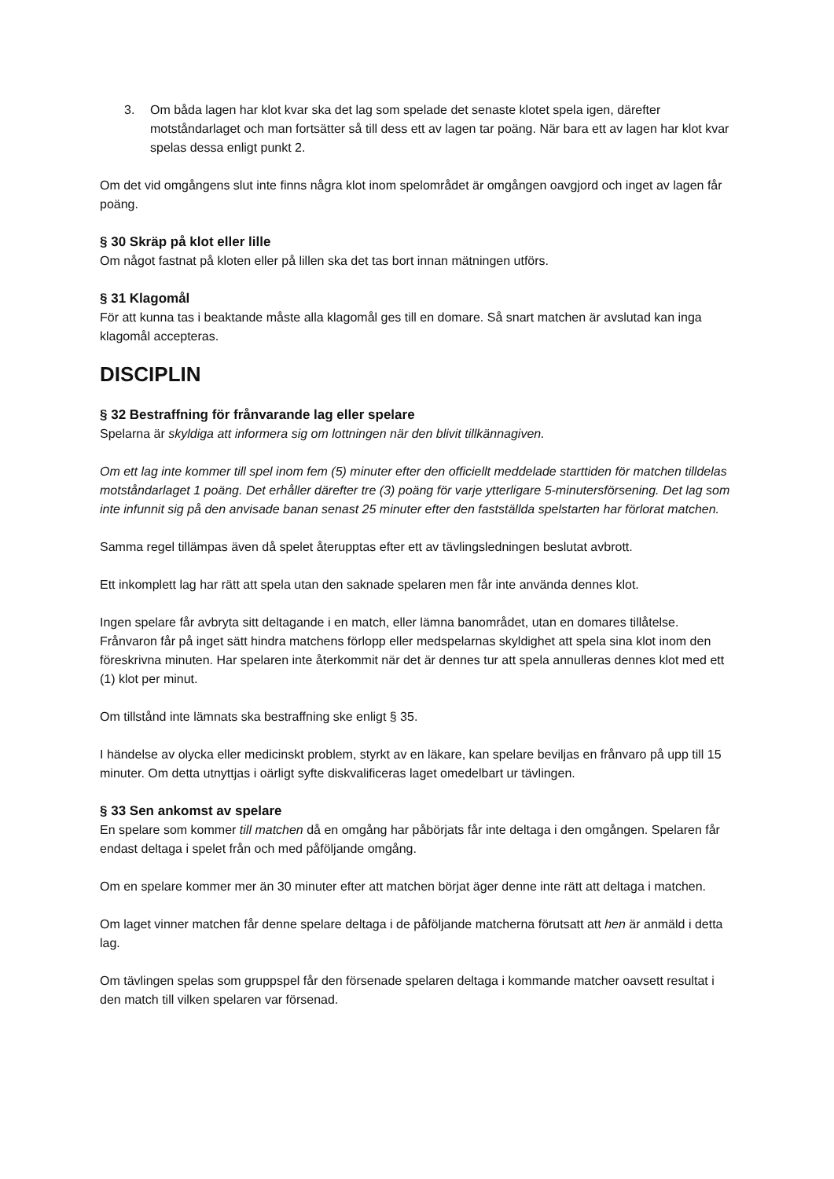3. Om båda lagen har klot kvar ska det lag som spelade det senaste klotet spela igen, därefter motståndarlaget och man fortsätter så till dess ett av lagen tar poäng. När bara ett av lagen har klot kvar spelas dessa enligt punkt 2.
Om det vid omgångens slut inte finns några klot inom spelområdet är omgången oavgjord och inget av lagen får poäng.
§ 30 Skräp på klot eller lille
Om något fastnat på kloten eller på lillen ska det tas bort innan mätningen utförs.
§ 31 Klagomål
För att kunna tas i beaktande måste alla klagomål ges till en domare. Så snart matchen är avslutad kan inga klagomål accepteras.
DISCIPLIN
§ 32 Bestraffning för frånvarande lag eller spelare
Spelarna är skyldiga att informera sig om lottningen när den blivit tillkännagiven.
Om ett lag inte kommer till spel inom fem (5) minuter efter den officiellt meddelade starttiden för matchen tilldelas motståndarlaget 1 poäng. Det erhåller därefter tre (3) poäng för varje ytterligare 5-minutersförsening. Det lag som inte infunnit sig på den anvisade banan senast 25 minuter efter den fastställda spelstarten har förlorat matchen.
Samma regel tillämpas även då spelet återupptas efter ett av tävlingsledningen beslutat avbrott.
Ett inkomplett lag har rätt att spela utan den saknade spelaren men får inte använda dennes klot.
Ingen spelare får avbryta sitt deltagande i en match, eller lämna banområdet, utan en domares tillåtelse. Frånvaron får på inget sätt hindra matchens förlopp eller medspelarnas skyldighet att spela sina klot inom den föreskrivna minuten. Har spelaren inte återkommit när det är dennes tur att spela annulleras dennes klot med ett (1) klot per minut.
Om tillstånd inte lämnats ska bestraffning ske enligt § 35.
I händelse av olycka eller medicinskt problem, styrkt av en läkare, kan spelare beviljas en frånvaro på upp till 15 minuter. Om detta utnyttjas i oärligt syfte diskvalificeras laget omedelbart ur tävlingen.
§ 33 Sen ankomst av spelare
En spelare som kommer till matchen då en omgång har påbörjats får inte deltaga i den omgången. Spelaren får endast deltaga i spelet från och med påföljande omgång.
Om en spelare kommer mer än 30 minuter efter att matchen börjat äger denne inte rätt att deltaga i matchen.
Om laget vinner matchen får denne spelare deltaga i de påföljande matcherna förutsatt att hen är anmäld i detta lag.
Om tävlingen spelas som gruppspel får den försenade spelaren deltaga i kommande matcher oavsett resultat i den match till vilken spelaren var försenad.